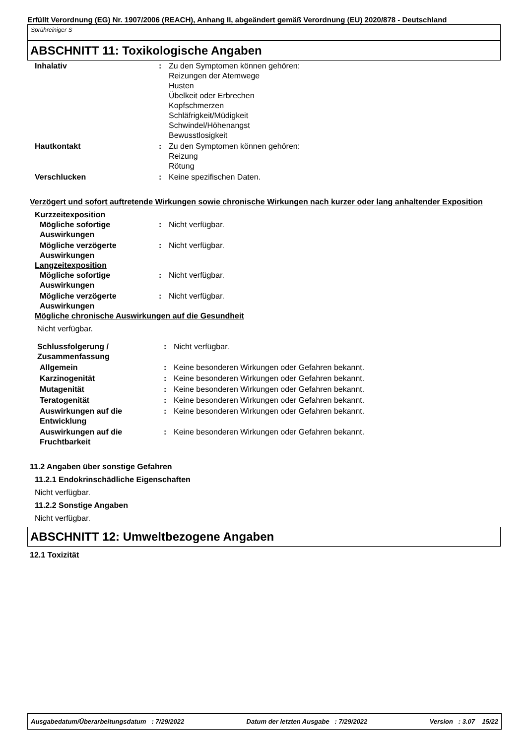Erfüllt Verordnung (EG) Nr. 1907/2006 (REACH), Anhang II, abgeändert gemäß Verordnung (EU) 2020/878 - Deutschland
Sprühreiniger S
ABSCHNITT 11: Toxikologische Angaben
| Inhalativ | : | Zu den Symptomen können gehören: Reizungen der Atemwege Husten Übelkeit oder Erbrechen Kopfschmerzen Schläfrigkeit/Müdigkeit Schwindel/Höhenangst Bewusstlosigkeit |
| Hautkontakt | : | Zu den Symptomen können gehören: Reizung Rötung |
| Verschlucken | : | Keine spezifischen Daten. |
Verzögert und sofort auftretende Wirkungen sowie chronische Wirkungen nach kurzer oder lang anhaltender Exposition
Kurzzeitexposition
| Mögliche sofortige Auswirkungen | : | Nicht verfügbar. |
| Mögliche verzögerte Auswirkungen | : | Nicht verfügbar. |
Langzeitexposition
| Mögliche sofortige Auswirkungen | : | Nicht verfügbar. |
| Mögliche verzögerte Auswirkungen | : | Nicht verfügbar. |
Mögliche chronische Auswirkungen auf die Gesundheit
Nicht verfügbar.
| Schlussfolgerung / Zusammenfassung | : | Nicht verfügbar. |
| Allgemein | : | Keine besonderen Wirkungen oder Gefahren bekannt. |
| Karzinogenität | : | Keine besonderen Wirkungen oder Gefahren bekannt. |
| Mutagenität | : | Keine besonderen Wirkungen oder Gefahren bekannt. |
| Teratogenität | : | Keine besonderen Wirkungen oder Gefahren bekannt. |
| Auswirkungen auf die Entwicklung | : | Keine besonderen Wirkungen oder Gefahren bekannt. |
| Auswirkungen auf die Fruchtbarkeit | : | Keine besonderen Wirkungen oder Gefahren bekannt. |
11.2 Angaben über sonstige Gefahren
11.2.1 Endokrinschädliche Eigenschaften
Nicht verfügbar.
11.2.2 Sonstige Angaben
Nicht verfügbar.
ABSCHNITT 12: Umweltbezogene Angaben
12.1 Toxizität
Ausgabedatum/Überarbeitungsdatum : 7/29/2022 Datum der letzten Ausgabe : 7/29/2022 Version : 3.07 15/22